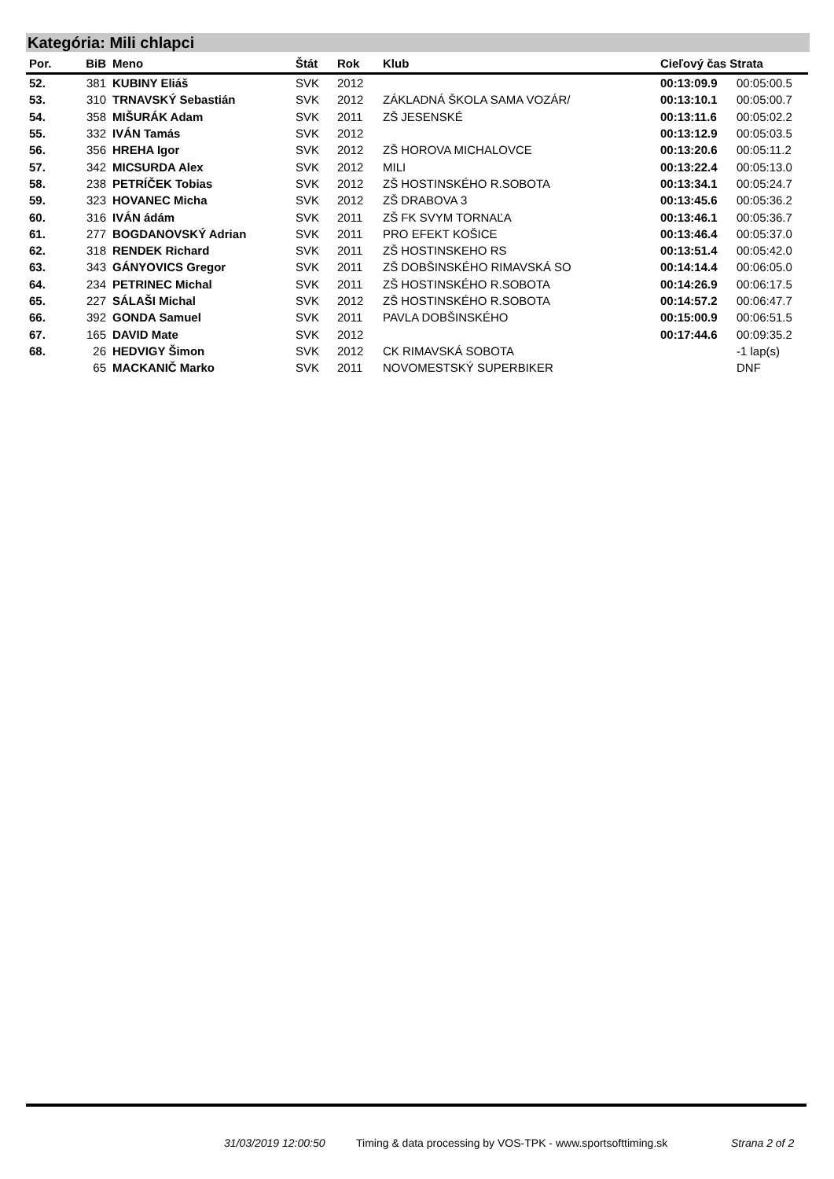Kategória: Mili chlapci
| Por. | BiB | Meno | Štát | Rok | Klub | Cieľový čas Strata | |
| --- | --- | --- | --- | --- | --- | --- | --- |
| 52. | 381 | KUBINY Eliáš | SVK | 2012 | | 00:13:09.9 | 00:05:00.5 |
| 53. | 310 | TRNAVSKÝ Sebastián | SVK | 2012 | ZÁKLADNÁ ŠKOLA SAMA VOZÁR/ | 00:13:10.1 | 00:05:00.7 |
| 54. | 358 | MIŠURÁK Adam | SVK | 2011 | ZŠ JESENSKÉ | 00:13:11.6 | 00:05:02.2 |
| 55. | 332 | IVÁN Tamás | SVK | 2012 | | 00:13:12.9 | 00:05:03.5 |
| 56. | 356 | HREHA Igor | SVK | 2012 | ZŠ HOROVA MICHALOVCE | 00:13:20.6 | 00:05:11.2 |
| 57. | 342 | MICSURDA Alex | SVK | 2012 | MILI | 00:13:22.4 | 00:05:13.0 |
| 58. | 238 | PETRÍČEK Tobias | SVK | 2012 | ZŠ HOSTINSKÉHO R.SOBOTA | 00:13:34.1 | 00:05:24.7 |
| 59. | 323 | HOVANEC Micha | SVK | 2012 | ZŠ DRABOVA 3 | 00:13:45.6 | 00:05:36.2 |
| 60. | 316 | IVÁN ádám | SVK | 2011 | ZŠ FK SVYM TORNAĽA | 00:13:46.1 | 00:05:36.7 |
| 61. | 277 | BOGDANOVSKÝ Adrian | SVK | 2011 | PRO EFEKT KOŠICE | 00:13:46.4 | 00:05:37.0 |
| 62. | 318 | RENDEK Richard | SVK | 2011 | ZŠ HOSTINSKEHO RS | 00:13:51.4 | 00:05:42.0 |
| 63. | 343 | GÁNYOVICS Gregor | SVK | 2011 | ZŠ DOBŠINSKÉHO RIMAVSKÁ SO | 00:14:14.4 | 00:06:05.0 |
| 64. | 234 | PETRINEC Michal | SVK | 2011 | ZŠ HOSTINSKÉHO R.SOBOTA | 00:14:26.9 | 00:06:17.5 |
| 65. | 227 | SÁLAŠI Michal | SVK | 2012 | ZŠ HOSTINSKÉHO R.SOBOTA | 00:14:57.2 | 00:06:47.7 |
| 66. | 392 | GONDA Samuel | SVK | 2011 | PAVLA DOBŠINSKÉHO | 00:15:00.9 | 00:06:51.5 |
| 67. | 165 | DAVID Mate | SVK | 2012 | | 00:17:44.6 | 00:09:35.2 |
| 68. | 26 | HEDVIGY Šimon | SVK | 2012 | CK RIMAVSKÁ SOBOTA | | -1 lap(s) |
| | 65 | MACKANIČ Marko | SVK | 2011 | NOVOMESTSKÝ SUPERBIKER | | DNF |
31/03/2019 12:00:50
Timing & data processing by VOS-TPK - www.sportsofttiming.sk
Strana 2 of 2